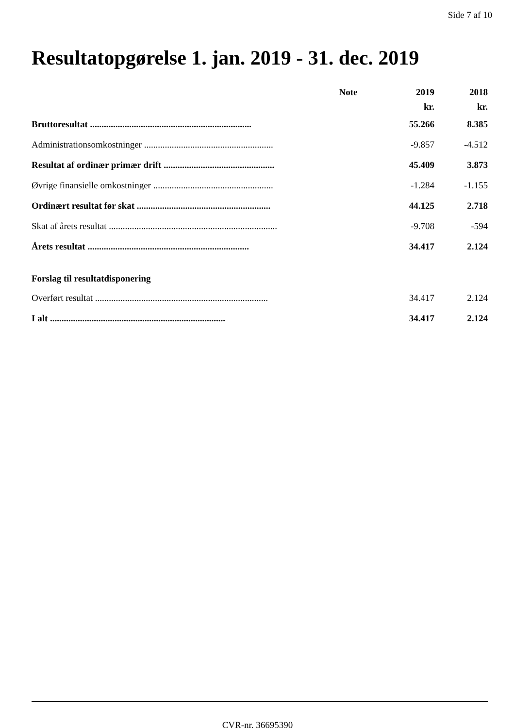Side 7 af 10
Resultatopgørelse 1. jan. 2019 - 31. dec. 2019
| | Note | 2019 | 2018 |
| --- | --- | --- | --- |
| | | kr. | kr. |
| Bruttoresultat ...................................................................... | | 55.266 | 8.385 |
| Administrationsomkostninger ........................................................ | | -9.857 | -4.512 |
| Resultat af ordinær primær drift ................................................ | | 45.409 | 3.873 |
| Øvrige finansielle omkostninger .................................................... | | -1.284 | -1.155 |
| Ordinært resultat før skat .......................................................... | | 44.125 | 2.718 |
| Skat af årets resultat ......................................................................... | | -9.708 | -594 |
| Årets resultat ...................................................................... | | 34.417 | 2.124 |
| Forslag til resultatdisponering | | | |
| Overført resultat ........................................................................... | | 34.417 | 2.124 |
| I alt ............................................................................ | | 34.417 | 2.124 |
CVR-nr. 36695390